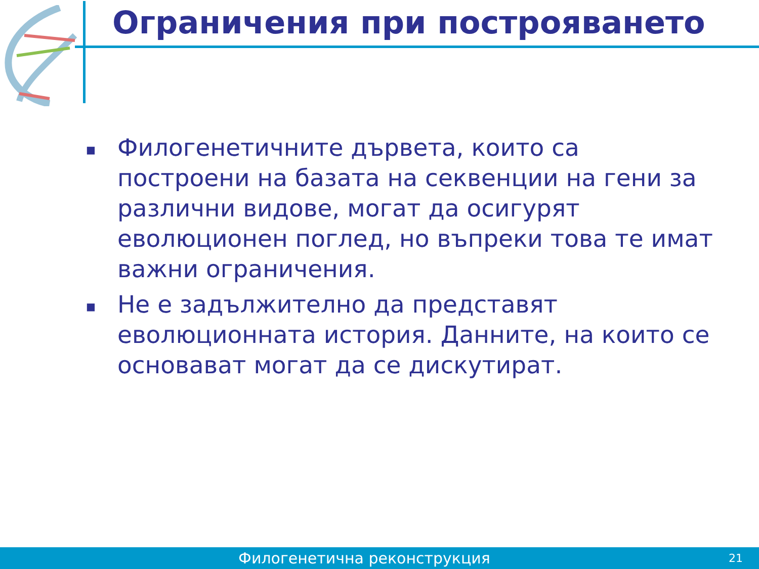Ограничения при построяването
■ Филогенетичните дървета, които са построени на базата на секвенции на гени за различни видове, могат да осигурят еволюционен поглед, но въпреки това те имат важни ограничения.
■ Не е задължително да представят еволюционната история. Данните, на които се основават могат да се дискутират.
Филогенетична реконструкция 21